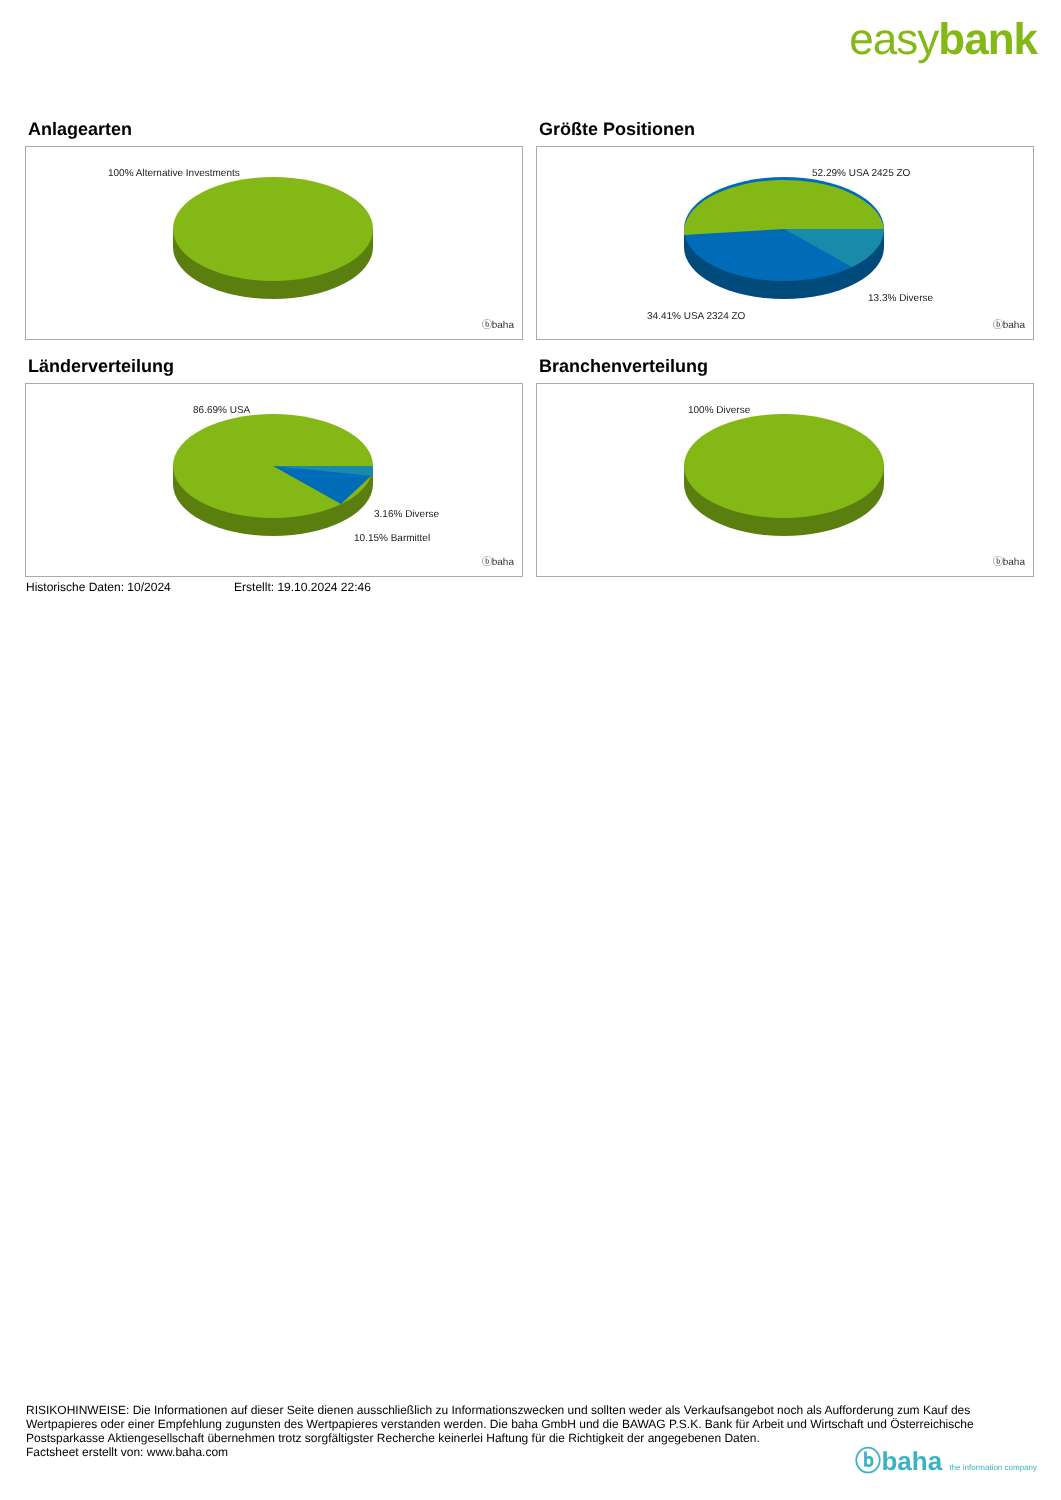easybank
Anlagearten
100% Alternative Investments
ⓑbaha
Größte Positionen
52.29% USA 2425 ZO
13.3% Diverse
34.41% USA 2324 ZO
ⓑbaha
Länderverteilung
86.69% USA
3.16% Diverse
10.15% Barmittel
ⓑbaha
Branchenverteilung
100% Diverse
ⓑbaha
Historische Daten: 10/2024 Erstellt: 19.10.2024 22:46
RISIKOHINWEISE: Die Informationen auf dieser Seite dienen ausschließlich zu Informationszwecken und sollten weder als Verkaufsangebot noch als Aufforderung zum Kauf des Wertpapieres oder einer Empfehlung zugunsten des Wertpapieres verstanden werden. Die baha GmbH und die BAWAG P.S.K. Bank für Arbeit und Wirtschaft und Österreichische Postsparkasse Aktiengesellschaft übernehmen trotz sorgfältigster Recherche keinerlei Haftung für die Richtigkeit der angegebenen Daten.
Factsheet erstellt von: www.baha.com
ⓑbaha the information company